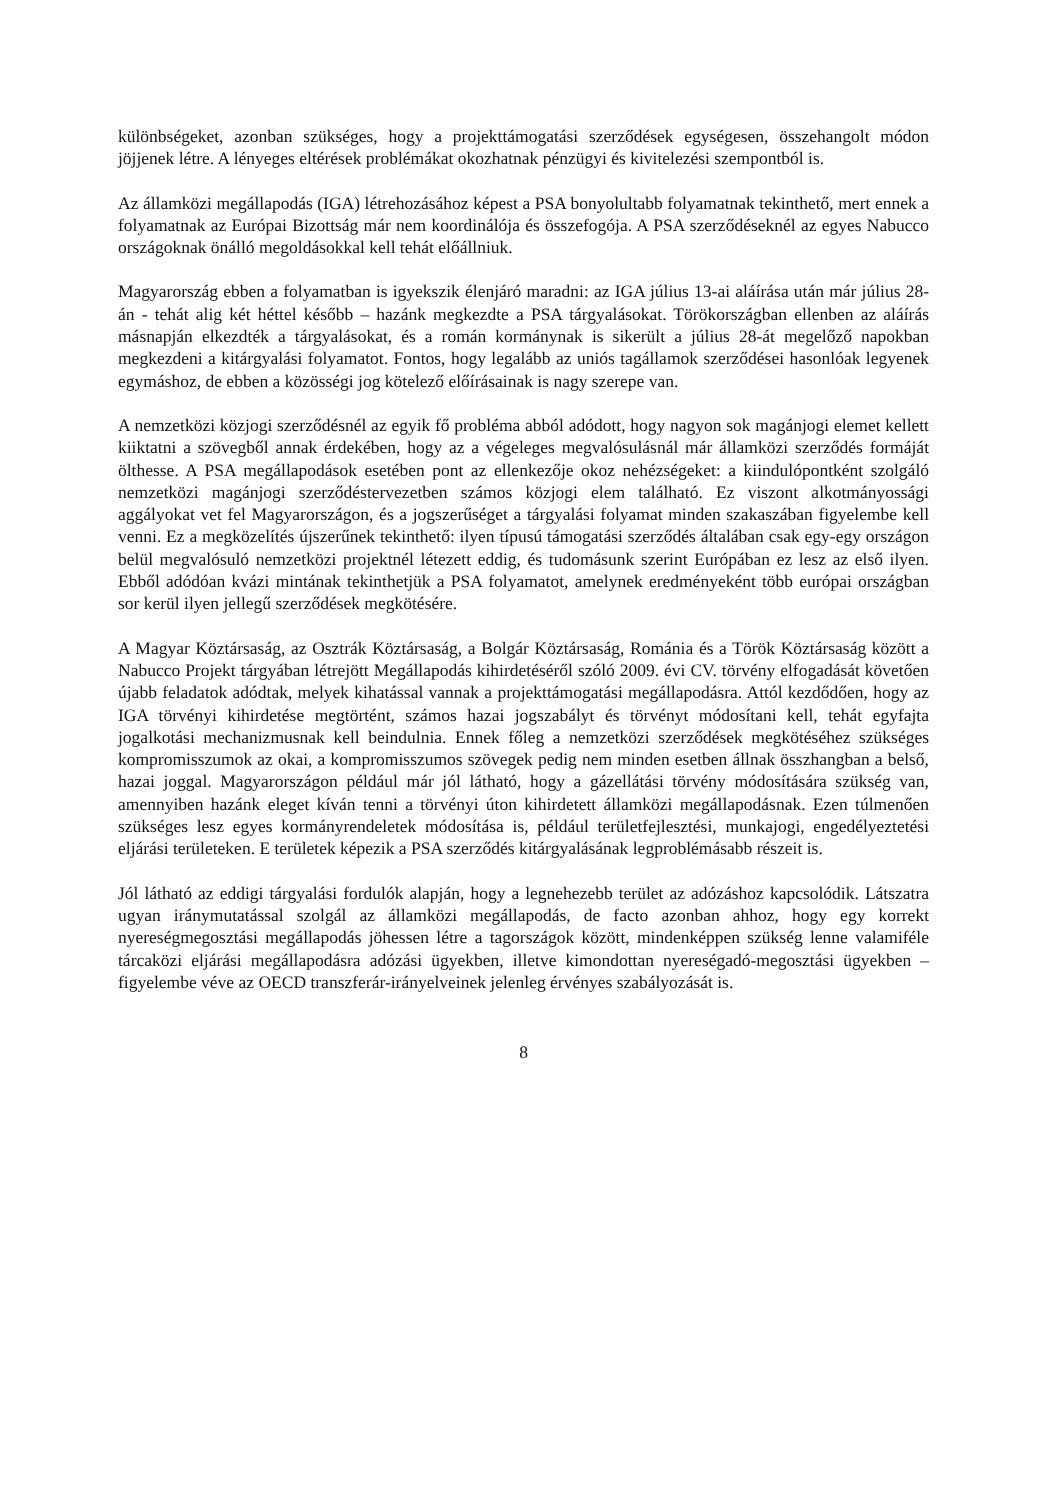különbségeket, azonban szükséges, hogy a projekttámogatási szerződések egységesen, összehangolt módon jöjjenek létre. A lényeges eltérések problémákat okozhatnak pénzügyi és kivitelezési szempontból is.
Az államközi megállapodás (IGA) létrehozásához képest a PSA bonyolultabb folyamatnak tekinthető, mert ennek a folyamatnak az Európai Bizottság már nem koordinálója és összefogója. A PSA szerződéseknél az egyes Nabucco országoknak önálló megoldásokkal kell tehát előállniuk.
Magyarország ebben a folyamatban is igyekszik élenjáró maradni: az IGA július 13-ai aláírása után már július 28-án - tehát alig két héttel később – hazánk megkezdte a PSA tárgyalásokat. Törökországban ellenben az aláírás másnapján elkezdték a tárgyalásokat, és a román kormánynak is sikerült a július 28-át megelőző napokban megkezdeni a kitárgyalási folyamatot. Fontos, hogy legalább az uniós tagállamok szerződései hasonlóak legyenek egymáshoz, de ebben a közösségi jog kötelező előírásainak is nagy szerepe van.
A nemzetközi közjogi szerződésnél az egyik fő probléma abból adódott, hogy nagyon sok magánjogi elemet kellett kiiktatni a szövegből annak érdekében, hogy az a végeleges megvalósulásnál már államközi szerződés formáját ölthesse. A PSA megállapodások esetében pont az ellenkezője okoz nehézségeket: a kiindulópontként szolgáló nemzetközi magánjogi szerződéstervezetben számos közjogi elem található. Ez viszont alkotmányossági aggályokat vet fel Magyarországon, és a jogszerűséget a tárgyalási folyamat minden szakaszában figyelembe kell venni. Ez a megközelítés újszerűnek tekinthető: ilyen típusú támogatási szerződés általában csak egy-egy országon belül megvalósuló nemzetközi projektnél létezett eddig, és tudomásunk szerint Európában ez lesz az első ilyen. Ebből adódóan kvázi mintának tekinthetjük a PSA folyamatot, amelynek eredményeként több európai országban sor kerül ilyen jellegű szerződések megkötésére.
A Magyar Köztársaság, az Osztrák Köztársaság, a Bolgár Köztársaság, Románia és a Török Köztársaság között a Nabucco Projekt tárgyában létrejött Megállapodás kihirdetéséről szóló 2009. évi CV. törvény elfogadását követően újabb feladatok adódtak, melyek kihatással vannak a projekttámogatási megállapodásra. Attól kezdődően, hogy az IGA törvényi kihirdetése megtörtént, számos hazai jogszabályt és törvényt módosítani kell, tehát egyfajta jogalkotási mechanizmusnak kell beindulnia. Ennek főleg a nemzetközi szerződések megkötéséhez szükséges kompromisszumok az okai, a kompromisszumos szövegek pedig nem minden esetben állnak összhangban a belső, hazai joggal. Magyarországon például már jól látható, hogy a gázellátási törvény módosítására szükség van, amennyiben hazánk eleget kíván tenni a törvényi úton kihirdetett államközi megállapodásnak. Ezen túlmenően szükséges lesz egyes kormányrendeletek módosítása is, például területfejlesztési, munkajogi, engedélyeztetési eljárási területeken. E területek képezik a PSA szerződés kitárgyalásának legproblémásabb részeit is.
Jól látható az eddigi tárgyalási fordulók alapján, hogy a legnehezebb terület az adózáshoz kapcsolódik. Látszatra ugyan iránymutatással szolgál az államközi megállapodás, de facto azonban ahhoz, hogy egy korrekt nyereségmegosztási megállapodás jöhessen létre a tagországok között, mindenképpen szükség lenne valamiféle tárcaközi eljárási megállapodásra adózási ügyekben, illetve kimondottan nyereségadó-megosztási ügyekben – figyelembe véve az OECD transzferár-irányelveinek jelenleg érvényes szabályozását is.
8